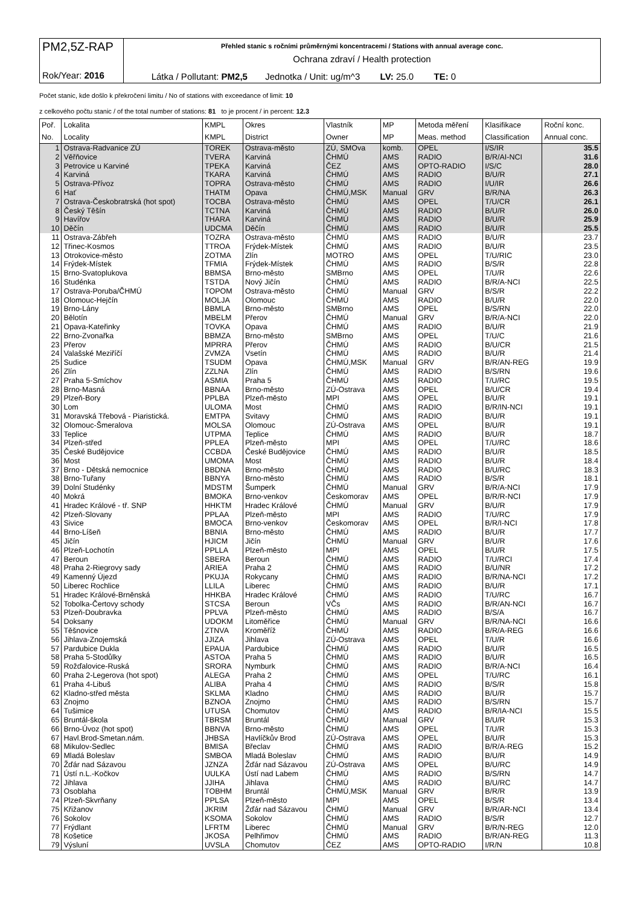| PM2,5Z-RAP Rok/Year: 2016 | Přehled stanic s ročními průměrnými koncentracemi / Stations with annual average conc. Ochrana zdraví / Health protection |
| | Látka / Pollutant: PM2,5 Jednotka / Unit: ug/m^3 LV: 25.0 TE: 0 |
Počet stanic, kde došlo k překročení limitu / No of stations with exceedance of limit: 10
z celkového počtu stanic / of the total number of stations: 81 to je procent / in percent: 12.3
| Poř. | Lokalita | KMPL | Okres | Vlastník | MP | Metoda měření | Klasifikace | Roční konc. |
| --- | --- | --- | --- | --- | --- | --- | --- | --- |
| No. | Locality | KMPL | District | Owner | MP | Meas. method | Classification | Annual conc. |
| 1 | Ostrava-Radvanice ZÚ | TOREK | Ostrava-město | ZÚ, SMOva | komb. | OPEL | I/S/IR | 35.5 |
| 2 | Věřňovice | TVERA | Karviná | ČHMÚ | AMS | RADIO | B/R/AI-NCI | 31.6 |
| 3 | Petrovice u Karviné | TPEKA | Karviná | ČEZ | AMS | OPTO-RADIO | I/S/C | 28.0 |
| 4 | Karviná | TKARA | Karviná | ČHMÚ | AMS | RADIO | B/U/R | 27.1 |
| 5 | Ostrava-Přívoz | TOPRA | Ostrava-město | ČHMÚ | AMS | RADIO | I/U/IR | 26.6 |
| 6 | Hať | THATM | Opava | ČHMÚ,MSK | Manual | GRV | B/R/NA | 26.3 |
| 7 | Ostrava-Českobratrská (hot spot) | TOCBA | Ostrava-město | ČHMÚ | AMS | OPEL | T/U/CR | 26.1 |
| 8 | Český Těšín | TCTNA | Karviná | ČHMÚ | AMS | RADIO | B/U/R | 26.0 |
| 9 | Havířov | THARA | Karviná | ČHMÚ | AMS | RADIO | B/U/R | 25.9 |
| 10 | Děčín | UDCMA | Děčín | ČHMÚ | AMS | RADIO | B/U/R | 25.5 |
| 11 | Ostrava-Zábřeh | TOZRA | Ostrava-město | ČHMÚ | AMS | RADIO | B/U/R | 23.7 |
| 12 | Třinec-Kosmos | TTROA | Frýdek-Místek | ČHMÚ | AMS | RADIO | B/U/R | 23.5 |
| 13 | Otrokovice-město | ZOTMA | Zlín | MOTRO | AMS | OPEL | T/U/RIC | 23.0 |
| 14 | Frýdek-Místek | TFMIA | Frýdek-Místek | ČHMÚ | AMS | RADIO | B/S/R | 22.8 |
| 15 | Brno-Svatoplukova | BBMSA | Brno-město | SMBrno | AMS | OPEL | T/U/R | 22.6 |
| 16 | Studénka | TSTDA | Nový Jičín | ČHMÚ | AMS | RADIO | B/R/A-NCI | 22.5 |
| 17 | Ostrava-Poruba/ČHMÚ | TOPOM | Ostrava-město | ČHMÚ | Manual | GRV | B/S/R | 22.2 |
| 18 | Olomouc-Hejčín | MOLJA | Olomouc | ČHMÚ | AMS | RADIO | B/U/R | 22.0 |
| 19 | Brno-Lány | BBMLA | Brno-město | SMBrno | AMS | OPEL | B/S/RN | 22.0 |
| 20 | Bělotín | MBELM | Přerov | ČHMÚ | Manual | GRV | B/R/A-NCI | 22.0 |
| 21 | Opava-Kateřinky | TOVKA | Opava | ČHMÚ | AMS | RADIO | B/U/R | 21.9 |
| 22 | Brno-Zvonařka | BBMZA | Brno-město | SMBrno | AMS | OPEL | T/U/C | 21.6 |
| 23 | Přerov | MPRRA | Přerov | ČHMÚ | AMS | RADIO | B/U/CR | 21.5 |
| 24 | Valašské Meziříčí | ZVMZA | Vsetín | ČHMÚ | AMS | RADIO | B/U/R | 21.4 |
| 25 | Sudice | TSUDM | Opava | ČHMÚ,MSK | Manual | GRV | B/R/AN-REG | 19.9 |
| 26 | Zlín | ZZLNA | Zlín | ČHMÚ | AMS | RADIO | B/S/RN | 19.6 |
| 27 | Praha 5-Smíchov | ASMIA | Praha 5 | ČHMÚ | AMS | RADIO | T/U/RC | 19.5 |
| 28 | Brno-Masná | BBNAA | Brno-město | ZÚ-Ostrava | AMS | OPEL | B/U/CR | 19.4 |
| 29 | Plzeň-Bory | PPLBA | Plzeň-město | MPI | AMS | OPEL | B/U/R | 19.1 |
| 30 | Lom | ULOMA | Most | ČHMÚ | AMS | RADIO | B/R/IN-NCI | 19.1 |
| 31 | Moravská Třebová - Piaristická. | EMTPA | Svitavy | ČHMÚ | AMS | RADIO | B/U/R | 19.1 |
| 32 | Olomouc-Šmeralova | MOLSA | Olomouc | ZÚ-Ostrava | AMS | OPEL | B/U/R | 19.1 |
| 33 | Teplice | UTPMA | Teplice | ČHMÚ | AMS | RADIO | B/U/R | 18.7 |
| 34 | Plzeň-střed | PPLEA | Plzeň-město | MPI | AMS | OPEL | T/U/RC | 18.6 |
| 35 | České Budějovice | CCBDA | České Budějovice | ČHMÚ | AMS | RADIO | B/U/R | 18.5 |
| 36 | Most | UMOMA | Most | ČHMÚ | AMS | RADIO | B/U/R | 18.4 |
| 37 | Brno - Dětská nemocnice | BBDNA | Brno-město | ČHMÚ | AMS | RADIO | B/U/RC | 18.3 |
| 38 | Brno-Tuřany | BBNYA | Brno-město | ČHMÚ | AMS | RADIO | B/S/R | 18.1 |
| 39 | Dolní Studénky | MDSTM | Šumperk | ČHMÚ | Manual | GRV | B/R/A-NCI | 17.9 |
| 40 | Mokrá | BMOKA | Brno-venkov | Českomorav | AMS | OPEL | B/R/R-NCI | 17.9 |
| 41 | Hradec Králové - tř. SNP | HHKTM | Hradec Králové | ČHMÚ | Manual | GRV | B/U/R | 17.9 |
| 42 | Plzeň-Slovany | PPLAA | Plzeň-město | MPI | AMS | RADIO | T/U/RC | 17.9 |
| 43 | Sivice | BMOCA | Brno-venkov | Českomorav | AMS | OPEL | B/R/I-NCI | 17.8 |
| 44 | Brno-Líšeň | BBNIA | Brno-město | ČHMÚ | AMS | RADIO | B/U/R | 17.7 |
| 45 | Jičín | HJICM | Jičín | ČHMÚ | Manual | GRV | B/U/R | 17.6 |
| 46 | Plzeň-Lochotín | PPLLA | Plzeň-město | MPI | AMS | OPEL | B/U/R | 17.5 |
| 47 | Beroun | SBERA | Beroun | ČHMÚ | AMS | RADIO | T/U/RCI | 17.4 |
| 48 | Praha 2-Riegrovy sady | ARIEA | Praha 2 | ČHMÚ | AMS | RADIO | B/U/NR | 17.2 |
| 49 | Kamenný Újezd | PKUJA | Rokycany | ČHMÚ | AMS | RADIO | B/R/NA-NCI | 17.2 |
| 50 | Liberec Rochlice | LLILA | Liberec | ČHMÚ | AMS | RADIO | B/U/R | 17.1 |
| 51 | Hradec Králové-Brněnská | HHKBA | Hradec Králové | ČHMÚ | AMS | RADIO | T/U/RC | 16.7 |
| 52 | Tobolka-Čertovy schody | STCSA | Beroun | VČs | AMS | RADIO | B/R/AN-NCI | 16.7 |
| 53 | Plzeň-Doubravka | PPLVA | Plzeň-město | ČHMÚ | AMS | RADIO | B/S/A | 16.7 |
| 54 | Doksany | UDOKM | Litoměřice | ČHMÚ | Manual | GRV | B/R/NA-NCI | 16.6 |
| 55 | Těšnovice | ZTNVA | Kroměříž | ČHMÚ | AMS | RADIO | B/R/A-REG | 16.6 |
| 56 | Jihlava-Znojemská | JJIZA | Jihlava | ZÚ-Ostrava | AMS | OPEL | T/U/R | 16.6 |
| 57 | Pardubice Dukla | EPAUA | Pardubice | ČHMÚ | AMS | RADIO | B/U/R | 16.5 |
| 58 | Praha 5-Stodůlky | ASTOA | Praha 5 | ČHMÚ | AMS | RADIO | B/U/R | 16.5 |
| 59 | Rožďalovice-Ruská | SRORA | Nymburk | ČHMÚ | AMS | RADIO | B/R/A-NCI | 16.4 |
| 60 | Praha 2-Legerova (hot spot) | ALEGA | Praha 2 | ČHMÚ | AMS | OPEL | T/U/RC | 16.1 |
| 61 | Praha 4-Libuš | ALIBA | Praha 4 | ČHMÚ | AMS | RADIO | B/S/R | 15.8 |
| 62 | Kladno-střed města | SKLMA | Kladno | ČHMÚ | AMS | RADIO | B/U/R | 15.7 |
| 63 | Znojmo | BZNOA | Znojmo | ČHMÚ | AMS | RADIO | B/S/RN | 15.7 |
| 64 | Tušimice | UTUSA | Chomutov | ČHMÚ | AMS | RADIO | B/R/IA-NCI | 15.5 |
| 65 | Bruntál-škola | TBRSM | Bruntál | ČHMÚ | Manual | GRV | B/U/R | 15.3 |
| 66 | Brno-Úvoz (hot spot) | BBNVA | Brno-město | ČHMÚ | AMS | OPEL | T/U/R | 15.3 |
| 67 | Havl.Brod-Smetan.nám. | JHBSA | Havlíčkův Brod | ZÚ-Ostrava | AMS | OPEL | B/U/R | 15.3 |
| 68 | Mikulov-Sedlec | BMISA | Břeclav | ČHMÚ | AMS | RADIO | B/R/A-REG | 15.2 |
| 69 | Mladá Boleslav | SMBOA | Mladá Boleslav | ČHMÚ | AMS | RADIO | B/U/R | 14.9 |
| 70 | Žďár nad Sázavou | JZNZA | Žďár nad Sázavou | ZÚ-Ostrava | AMS | OPEL | B/U/RC | 14.9 |
| 71 | Ústí n.L.-Kočkov | UULKA | Ústí nad Labem | ČHMÚ | AMS | RADIO | B/S/RN | 14.7 |
| 72 | Jihlava | JJIHA | Jihlava | ČHMÚ | AMS | RADIO | B/U/RC | 14.7 |
| 73 | Osoblaha | TOBHM | Bruntál | ČHMÚ,MSK | Manual | GRV | B/R/R | 13.9 |
| 74 | Plzeň-Skvrňany | PPLSA | Plzeň-město | MPI | AMS | OPEL | B/S/R | 13.4 |
| 75 | Křižanov | JKRIM | Žďár nad Sázavou | ČHMÚ | Manual | GRV | B/R/AR-NCI | 13.4 |
| 76 | Sokolov | KSOMA | Sokolov | ČHMÚ | AMS | RADIO | B/S/R | 12.7 |
| 77 | Frýdlant | LFRTM | Liberec | ČHMÚ | Manual | GRV | B/R/N-REG | 12.0 |
| 78 | Košetice | JKOSA | Pelhřimov | ČHMÚ | AMS | RADIO | B/R/AN-REG | 11.3 |
| 79 | Výsluní | UVSLA | Chomutov | ČEZ | AMS | OPTO-RADIO | I/R/N | 10.8 |